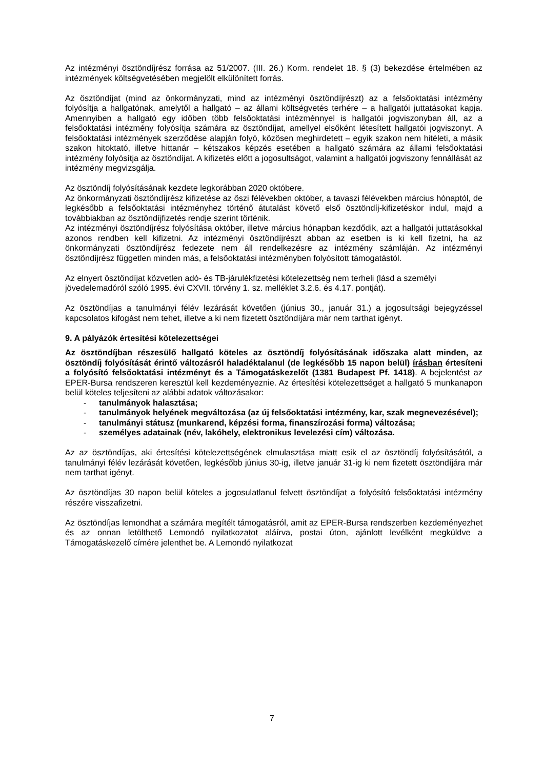Az intézményi ösztöndíjrész forrása az 51/2007. (III. 26.) Korm. rendelet 18. § (3) bekezdése értelmében az intézmények költségvetésében megjelölt elkülönített forrás.
Az ösztöndíjat (mind az önkormányzati, mind az intézményi ösztöndíjrészt) az a felsőoktatási intézmény folyósítja a hallgatónak, amelytől a hallgató – az állami költségvetés terhére – a hallgatói juttatásokat kapja. Amennyiben a hallgató egy időben több felsőoktatási intézménnyel is hallgatói jogviszonyban áll, az a felsőoktatási intézmény folyósítja számára az ösztöndíjat, amellyel elsőként létesített hallgatói jogviszonyt. A felsőoktatási intézmények szerződése alapján folyó, közösen meghirdetett – egyik szakon nem hitéleti, a másik szakon hitoktató, illetve hittanár – kétszakos képzés esetében a hallgató számára az állami felsőoktatási intézmény folyósítja az ösztöndíjat. A kifizetés előtt a jogosultságot, valamint a hallgatói jogviszony fennállását az intézmény megvizsgálja.
Az ösztöndíj folyósításának kezdete legkorábban 2020 októbere.
Az önkormányzati ösztöndíjrész kifizetése az őszi félévekben október, a tavaszi félévekben március hónaptól, de legkésőbb a felsőoktatási intézményhez történő átutalást követő első ösztöndíj-kifizetéskor indul, majd a továbbiakban az ösztöndíjfizetés rendje szerint történik.
Az intézményi ösztöndíjrész folyósítása október, illetve március hónapban kezdődik, azt a hallgatói juttatásokkal azonos rendben kell kifizetni. Az intézményi ösztöndíjrészt abban az esetben is ki kell fizetni, ha az önkormányzati ösztöndíjrész fedezete nem áll rendelkezésre az intézmény számláján. Az intézményi ösztöndíjrész független minden más, a felsőoktatási intézményben folyósított támogatástól.
Az elnyert ösztöndíjat közvetlen adó- és TB-járulékfizetési kötelezettség nem terheli (lásd a személyi jövedelemadóról szóló 1995. évi CXVII. törvény 1. sz. melléklet 3.2.6. és 4.17. pontját).
Az ösztöndíjas a tanulmányi félév lezárását követően (június 30., január 31.) a jogosultsági bejegyzéssel kapcsolatos kifogást nem tehet, illetve a ki nem fizetett ösztöndíjára már nem tarthat igényt.
9. A pályázók értesítési kötelezettségei
Az ösztöndíjban részesülő hallgató köteles az ösztöndíj folyósításának időszaka alatt minden, az ösztöndíj folyósítását érintő változásról haladéktalanul (de legkésőbb 15 napon belül) írásban értesíteni a folyósító felsőoktatási intézményt és a Támogatáskezelőt (1381 Budapest Pf. 1418). A bejelentést az EPER-Bursa rendszeren keresztül kell kezdeményeznie. Az értesítési kötelezettséget a hallgató 5 munkanapon belül köteles teljesíteni az alábbi adatok változásakor:
- tanulmányok halasztása;
- tanulmányok helyének megváltozása (az új felsőoktatási intézmény, kar, szak megnevezésével);
- tanulmányi státusz (munkarend, képzési forma, finanszírozási forma) változása;
- személyes adatainak (név, lakóhely, elektronikus levelezési cím) változása.
Az az ösztöndíjas, aki értesítési kötelezettségének elmulasztása miatt esik el az ösztöndíj folyósításától, a tanulmányi félév lezárását követően, legkésőbb június 30-ig, illetve január 31-ig ki nem fizetett ösztöndíjára már nem tarthat igényt.
Az ösztöndíjas 30 napon belül köteles a jogosulatlanul felvett ösztöndíjat a folyósító felsőoktatási intézmény részére visszafizetni.
Az ösztöndíjas lemondhat a számára megítélt támogatásról, amit az EPER-Bursa rendszerben kezdeményezhet és az onnan letölthető Lemondó nyilatkozatot aláírva, postai úton, ajánlott levélként megküldve a Támogatáskezelő címére jelenthet be. A Lemondó nyilatkozat
7